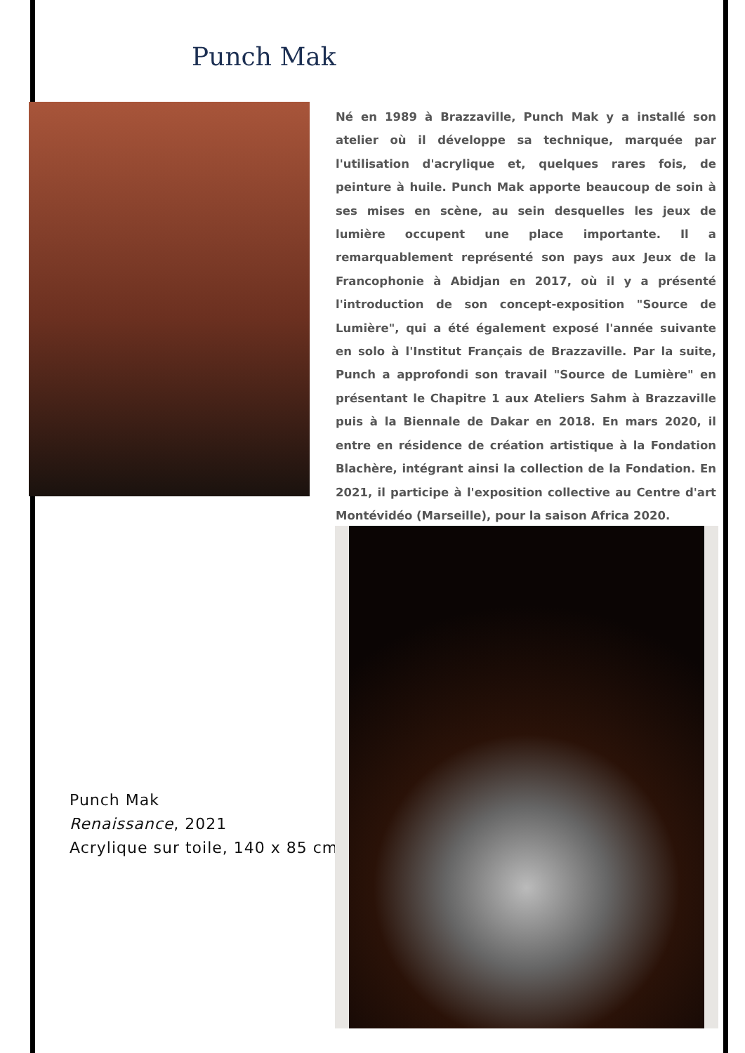Punch Mak
Né en 1989 à Brazzaville, Punch Mak y a installé son atelier où il développe sa technique, marquée par l'utilisation d'acrylique et, quelques rares fois, de peinture à huile. Punch Mak apporte beaucoup de soin à ses mises en scène, au sein desquelles les jeux de lumière occupent une place importante. Il a remarquablement représenté son pays aux Jeux de la Francophonie à Abidjan en 2017, où il y a présenté l'introduction de son concept-exposition "Source de Lumière", qui a été également exposé l'année suivante en solo à l'Institut Français de Brazzaville. Par la suite, Punch a approfondi son travail "Source de Lumière" en présentant le Chapitre 1 aux Ateliers Sahm à Brazzaville puis à la Biennale de Dakar en 2018. En mars 2020, il entre en résidence de création artistique à la Fondation Blachère, intégrant ainsi la collection de la Fondation. En 2021, il participe à l'exposition collective au Centre d'art Montévidéo (Marseille), pour la saison Africa 2020.
Punch Mak
Renaissance, 2021
Acrylique sur toile, 140 x 85 cm